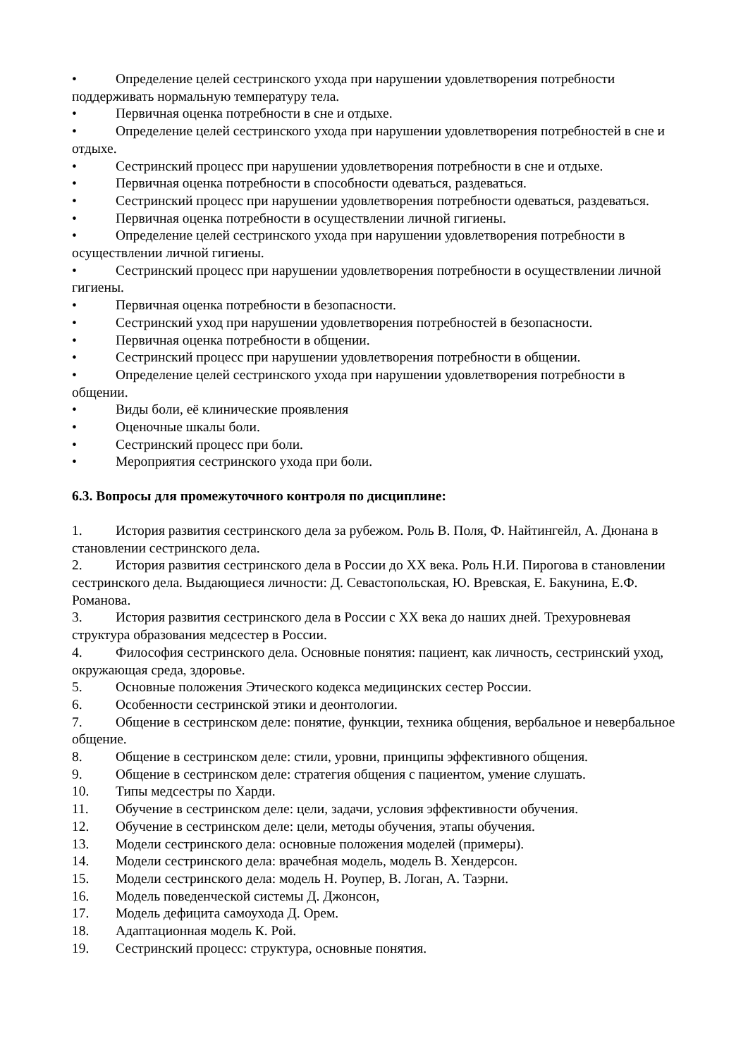• Определение целей сестринского ухода при нарушении удовлетворения потребности поддерживать нормальную температуру тела.
• Первичная оценка потребности в сне и отдыхе.
• Определение целей сестринского ухода при нарушении удовлетворения потребностей в сне и отдыхе.
• Сестринский процесс при нарушении удовлетворения потребности в сне и отдыхе.
• Первичная оценка потребности в способности одеваться, раздеваться.
• Сестринский процесс при нарушении удовлетворения потребности одеваться, раздеваться.
• Первичная оценка потребности в осуществлении личной гигиены.
• Определение целей сестринского ухода при нарушении удовлетворения потребности в осуществлении личной гигиены.
• Сестринский процесс при нарушении удовлетворения потребности в осуществлении личной гигиены.
• Первичная оценка потребности в безопасности.
• Сестринский уход при нарушении удовлетворения потребностей в безопасности.
• Первичная оценка потребности в общении.
• Сестринский процесс при нарушении удовлетворения потребности в общении.
• Определение целей сестринского ухода при нарушении удовлетворения потребности в общении.
• Виды боли, её клинические проявления
• Оценочные шкалы боли.
• Сестринский процесс при боли.
• Мероприятия сестринского ухода при боли.
6.3. Вопросы для промежуточного контроля по дисциплине:
1. История развития сестринского дела за рубежом. Роль В. Поля, Ф. Найтингейл, А. Дюнана в становлении сестринского дела.
2. История развития сестринского дела в России до XX века. Роль Н.И. Пирогова в становлении сестринского дела. Выдающиеся личности: Д. Севастопольская, Ю. Вревская, Е. Бакунина, Е.Ф. Романова.
3. История развития сестринского дела в России с XX века до наших дней. Трехуровневая структура образования медсестер в России.
4. Философия сестринского дела. Основные понятия: пациент, как личность, сестринский уход, окружающая среда, здоровье.
5. Основные положения Этического кодекса медицинских сестер России.
6. Особенности сестринской этики и деонтологии.
7. Общение в сестринском деле: понятие, функции, техника общения, вербальное и невербальное общение.
8. Общение в сестринском деле: стили, уровни, принципы эффективного общения.
9. Общение в сестринском деле: стратегия общения с пациентом, умение слушать.
10. Типы медсестры по Харди.
11. Обучение в сестринском деле: цели, задачи, условия эффективности обучения.
12. Обучение в сестринском деле: цели, методы обучения, этапы обучения.
13. Модели сестринского дела: основные положения моделей (примеры).
14. Модели сестринского дела: врачебная модель, модель В. Хендерсон.
15. Модели сестринского дела: модель Н. Роупер, В. Логан, А. Таэрни.
16. Модель поведенческой системы Д. Джонсон,
17. Модель дефицита самоухода Д. Орем.
18. Адаптационная модель К. Рой.
19. Сестринский процесс: структура, основные понятия.